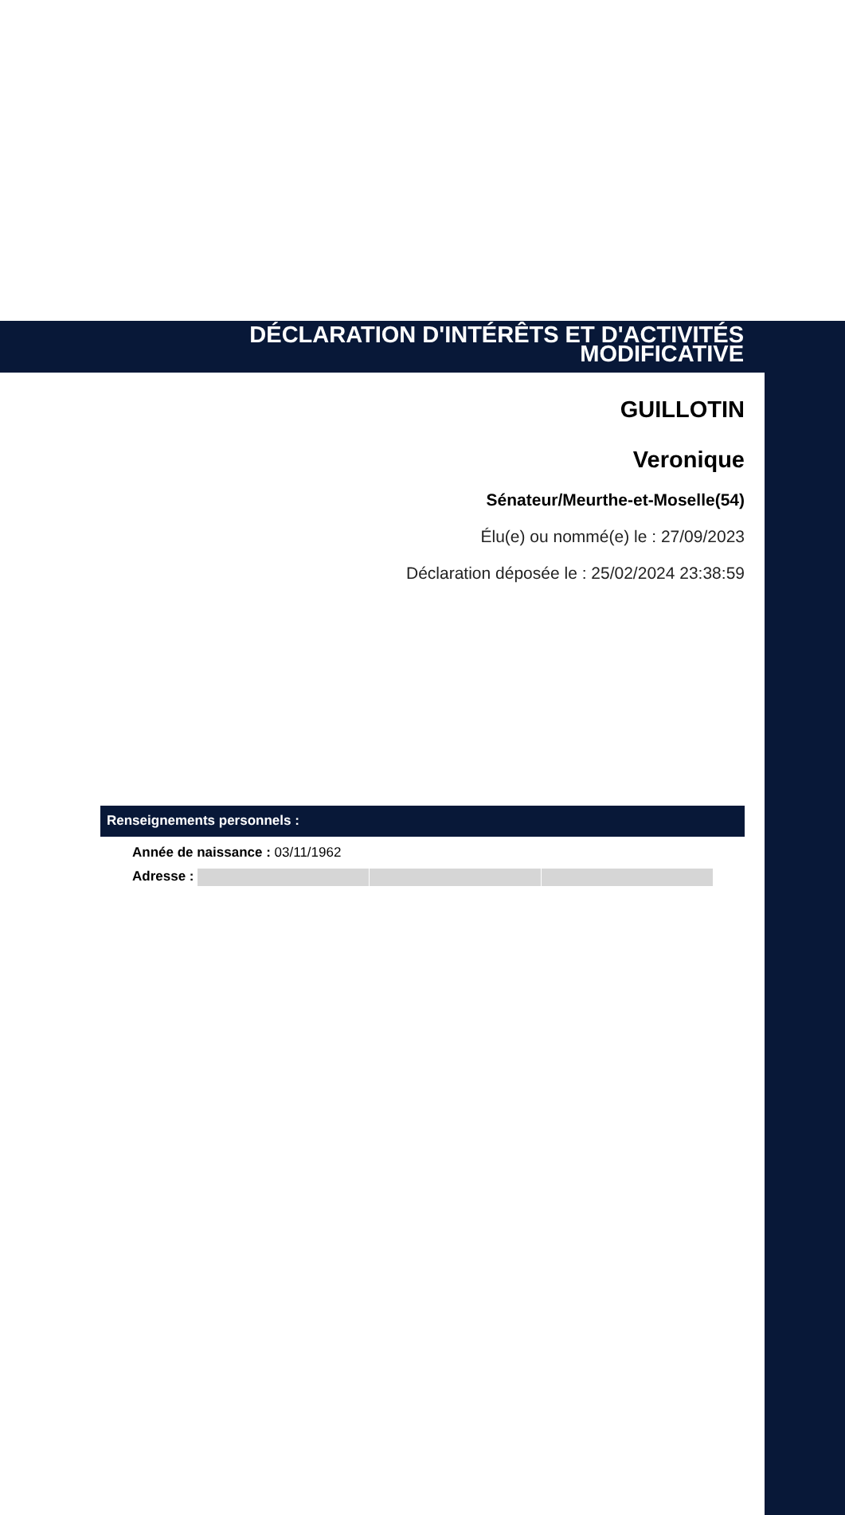DÉCLARATION D'INTÉRÊTS ET D'ACTIVITÉS
MODIFICATIVE
GUILLOTIN
Veronique
Sénateur/Meurthe-et-Moselle(54)
Élu(e) ou nommé(e) le : 27/09/2023
Déclaration déposée le : 25/02/2024 23:38:59
Renseignements personnels :
Année de naissance : 03/11/1962
Adresse :